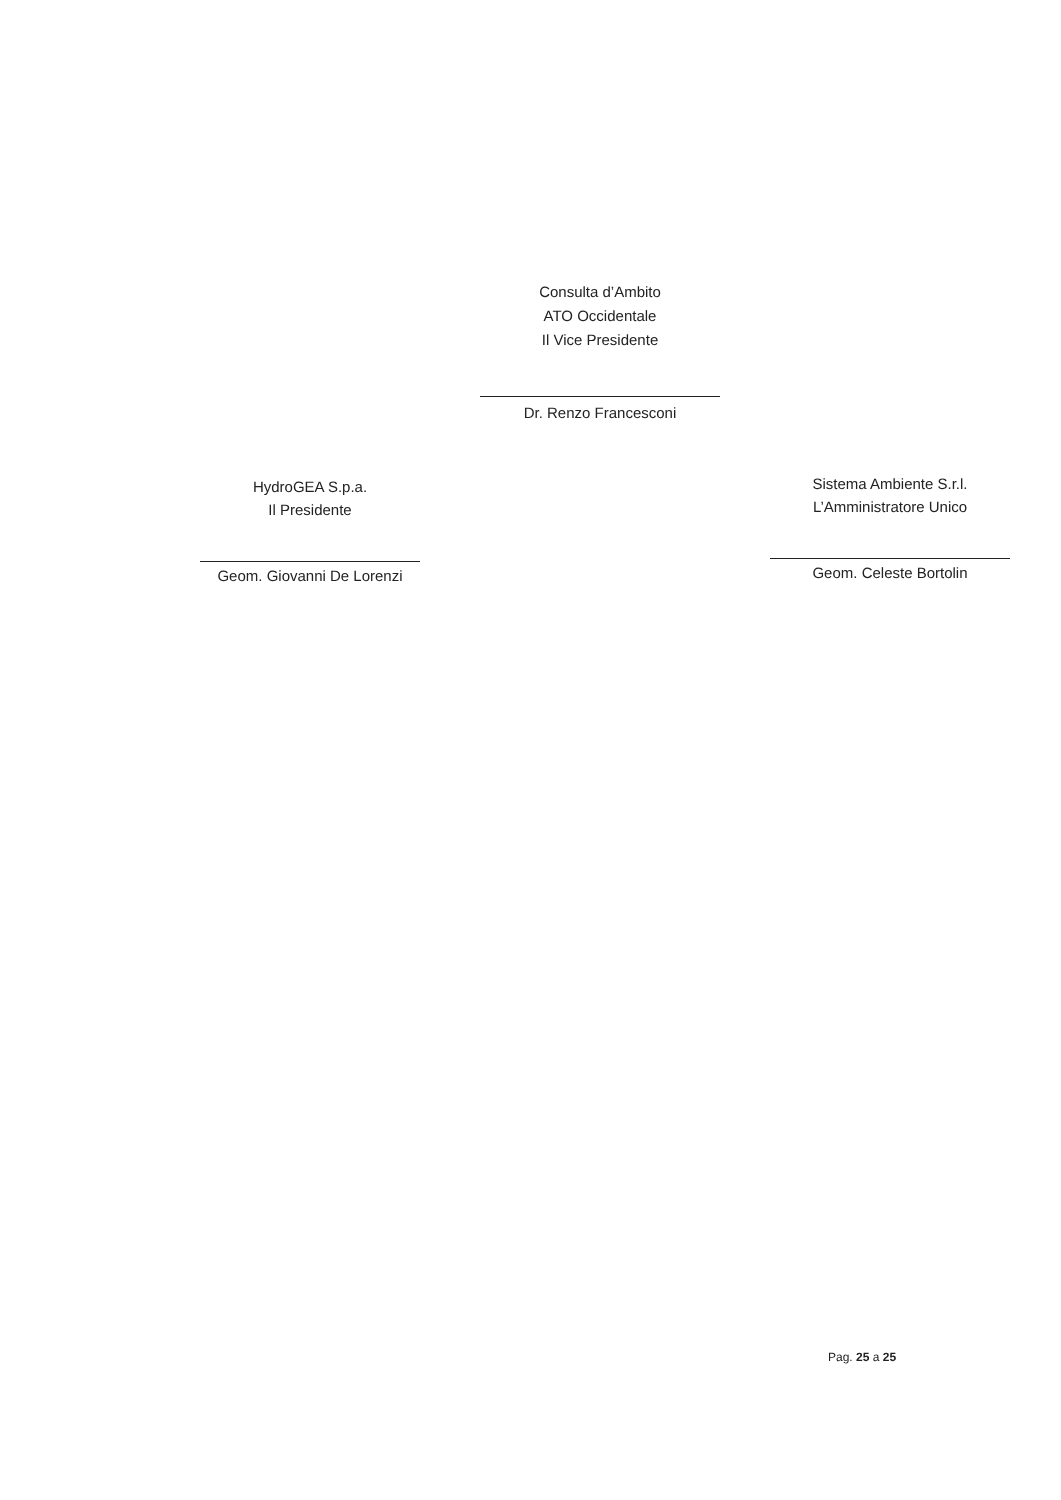Consulta d’Ambito
ATO Occidentale
Il Vice Presidente
Dr. Renzo Francesconi
HydroGEA S.p.a.
Il Presidente
Geom. Giovanni De Lorenzi
Sistema Ambiente S.r.l.
L’Amministratore Unico
Geom. Celeste Bortolin
Pag. 25 a 25